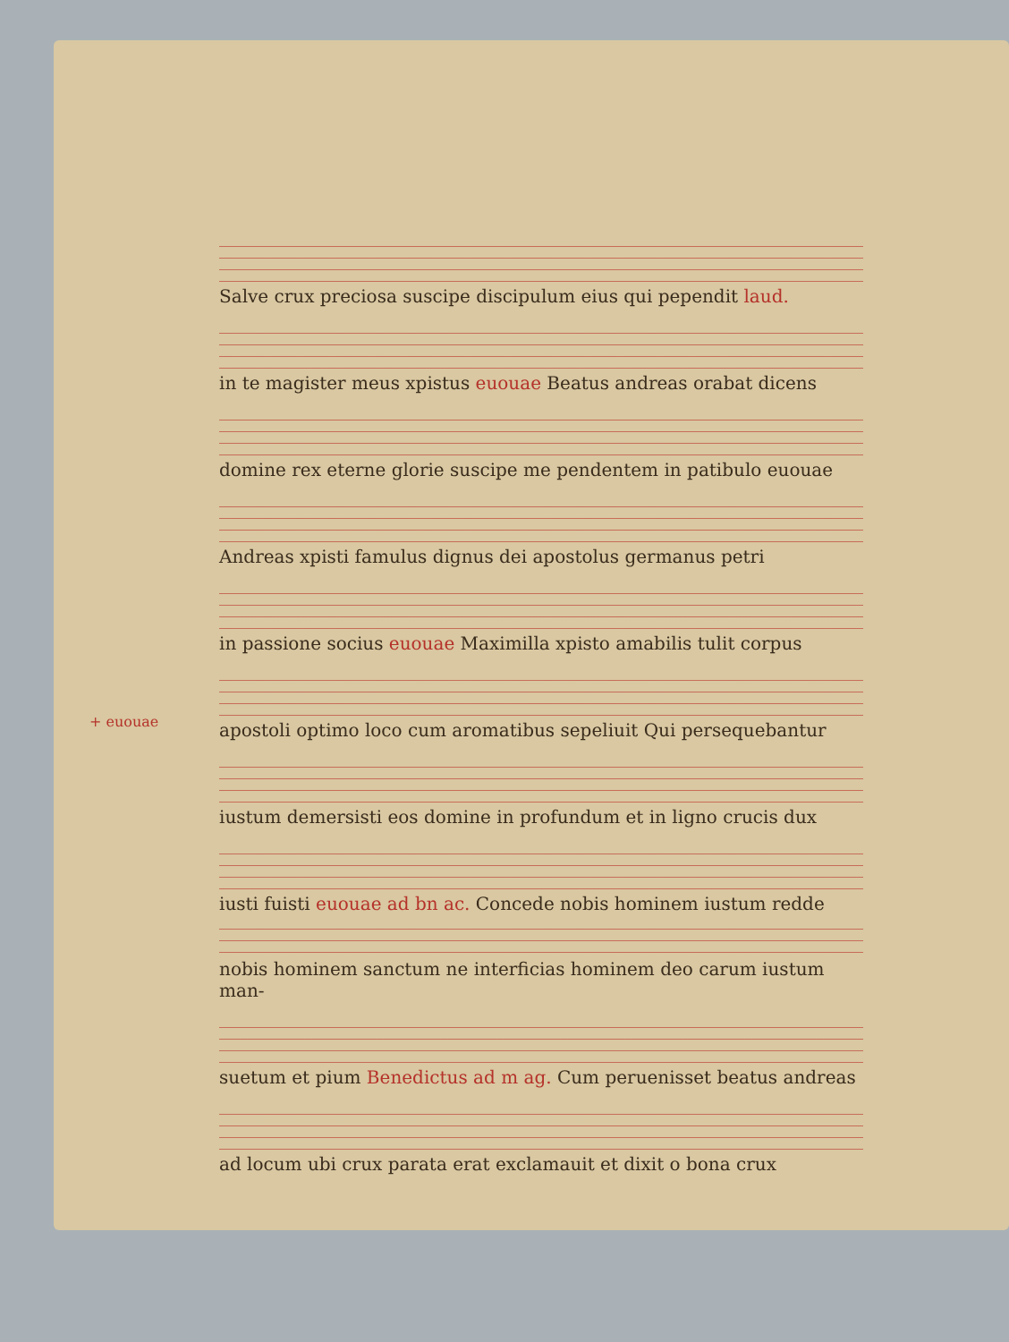Salve crux preciosa suscipe discipulum eius qui pependit laud.
in te magister meus xpistus euouae Beatus andreas orabat dicens
domine rex eterne glorie suscipe me pendentem in patibulo euouae
Andreas xpisti famulus dignus dei apostolus germanus petri
in passione socius euouae Maximilla xpisto amabilis tulit corpus
apostoli optimo loco cum aromatibus sepeliuit Qui persequebantur
iustum demersisti eos domine in profundum et in ligno crucis dux
iusti fuisti euouae ad bn ac. Concede nobis hominem iustum redde
nobis hominem sanctum ne interficias hominem deo carum iustum man-
suetum et pium Benedictus ad m ag. Cum peruenisset beatus andreas
ad locum ubi crux parata erat exclamauit et dixit o bona crux
+ euouae